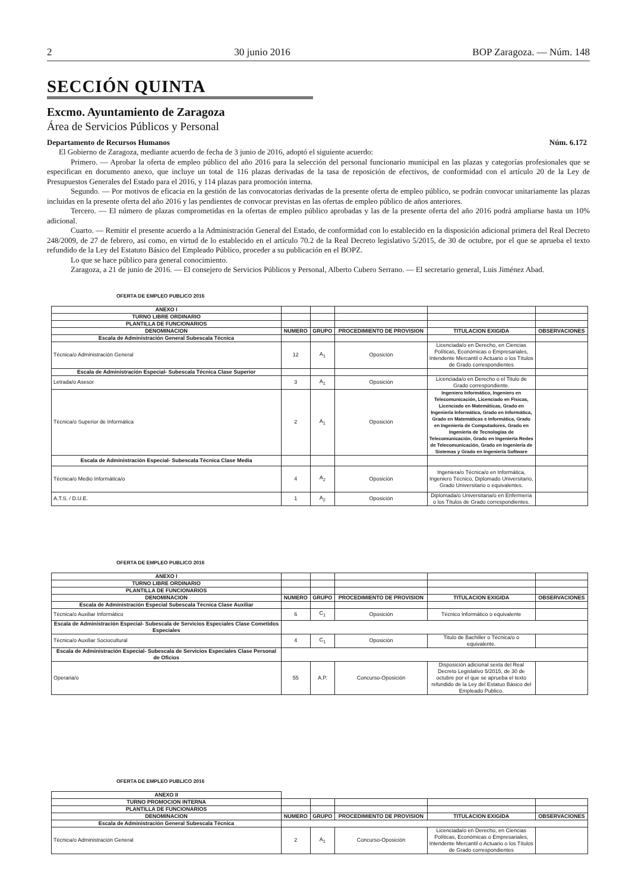2 30 junio 2016 BOP Zaragoza. — Núm. 148
SECCIÓN QUINTA
Excmo. Ayuntamiento de Zaragoza
Área de Servicios Públicos y Personal
Departamento de Recursos Humanos Núm. 6.172
El Gobierno de Zaragoza, mediante acuerdo de fecha de 3 junio de 2016, adoptó el siguiente acuerdo:
Primero. — Aprobar la oferta de empleo público del año 2016 para la selección del personal funcionario municipal en las plazas y categorías profesionales que se especifican en documento anexo, que incluye un total de 116 plazas derivadas de la tasa de reposición de efectivos, de conformidad con el artículo 20 de la Ley de Presupuestos Generales del Estado para el 2016, y 114 plazas para promoción interna.
Segundo. — Por motivos de eficacia en la gestión de las convocatorias derivadas de la presente oferta de empleo público, se podrán convocar unitariamente las plazas incluidas en la presente oferta del año 2016 y las pendientes de convocar previstas en las ofertas de empleo público de años anteriores.
Tercero. — El número de plazas comprometidas en la ofertas de empleo público aprobadas y las de la presente oferta del año 2016 podrá ampliarse hasta un 10% adicional.
Cuarto. — Remitir el presente acuerdo a la Administración General del Estado, de conformidad con lo establecido en la disposición adicional primera del Real Decreto 248/2009, de 27 de febrero, así como, en virtud de lo establecido en el artículo 70.2 de la Real Decreto legislativo 5/2015, de 30 de octubre, por el que se aprueba el texto refundido de la Ley del Estatuto Básico del Empleado Público, proceder a su publicación en el BOPZ.
Lo que se hace público para general conocimiento.
Zaragoza, a 21 de junio de 2016. — El consejero de Servicios Públicos y Personal, Alberto Cubero Serrano. — El secretario general, Luis Jiménez Abad.
OFERTA DE EMPLEO PUBLICO 2016
| ANEXO I | | | | | |
| TURNO LIBRE ORDINARIO | | | | | |
| PLANTILLA DE FUNCIONARIOS | | | | | |
| DENOMINACION | NUMERO | GRUPO | PROCEDIMIENTO DE PROVISION | TITULACION EXIGIDA | OBSERVACIONES |
| Escala de Administración General Subescala Técnica | | | | | |
| Técnica/o Administración General | 12 | A<sub>1</sub> | Oposición | Licenciada/o en Derecho, en Ciencias Políticas, Económicas o Empresariales, Intendente Mercantil o Actuario o los Títulos de Grado correspondientes | |
| Escala de Administración Especial- Subescala Técnica Clase Superior | | | | | |
| Letrada/o Asesor | 3 | A<sub>1</sub> | Oposición | Licenciada/o en Derecho o el Titulo de Grado correspondiente. | |
| Técnica/o Superior de Informática | 2 | A<sub>1</sub> | Oposición | Ingeniero Informático, Ingeniero en Telecomunicación, Licenciado en Físicas, Licenciado en Matemáticas, Grado en Ingeniería Informática, Grado en Informática, Grado en Matemáticas e Informática, Grado en Ingeniería de Computadores, Grado en Ingeniería de Tecnologías de Telecomunicación, Grado en Ingeniería Redes de Telecomunicación, Grado en Ingeniería de Sistemas y Grado en Ingeniería Software | |
| Escala de Administración Especial- Subescala Técnica Clase Media | | | | | |
| Técnica/o Medio Informática/o | 4 | A<sub>2</sub> | Oposición | Ingeniera/o Técnica/o en Informática, Ingeniero Técnico, Diplomado Universitario, Grado Universitario o equivalentes. | |
| A.T.S. / D.U.E. | 1 | A<sub>2</sub> | Oposición | Diplomada/o Universitaria/o en Enfermería o los Títulos de Grado correspondientes. | |
OFERTA DE EMPLEO PUBLICO 2016
| ANEXO I | | | | | |
| TURNO LIBRE ORDINARIO | | | | | |
| PLANTILLA DE FUNCIONARIOS | | | | | |
| DENOMINACION | NUMERO | GRUPO | PROCEDIMIENTO DE PROVISION | TITULACION EXIGIDA | OBSERVACIONES |
| Escala de Administración Especial Subescala Técnica Clase Auxiliar | | | | | |
| Técnica/o Auxiliar Informático | 6 | C<sub>1</sub> | Oposición | Técnico Informático o equivalente | |
| Escala de Administración Especial- Subescala de Servicios Especiales Clase Cometidos Especiales | | | | | |
| Técnica/o Auxiliar Sociocultural | 4 | C<sub>1</sub> | Oposición | Titulo de Bachiller o Técnica/o o equivalente. | |
| Escala de Administración Especial- Subescala de Servicios Especiales Clase Personal de Oficios | | | | | |
| Operaria/o | 55 | A.P. | Concurso-Oposición | Disposición adicional sexta del Real Decreto Legislativo 5/2015, de 30 de octubre por el que se aprueba el texto refundido de la Ley del Estatuo Básico del Empleado Publico. | |
OFERTA DE EMPLEO PUBLICO 2016
| ANEXO II | | | | | |
| TURNO PROMOCION INTERNA | | | | | |
| PLANTILLA DE FUNCIONARIOS | | | | | |
| DENOMINACION | NUMERO | GRUPO | PROCEDIMIENTO DE PROVISION | TITULACION EXIGIDA | OBSERVACIONES |
| Escala de Administración General Subescala Técnica | | | | | |
| Técnica/o Administración General | 2 | A<sub>1</sub> | Concurso-Oposición | Licenciada/o en Derecho, en Ciencias Políticas, Económicas o Empresariales, Intendente Mercantil o Actuario o los Títulos de Grado correspondientes | |